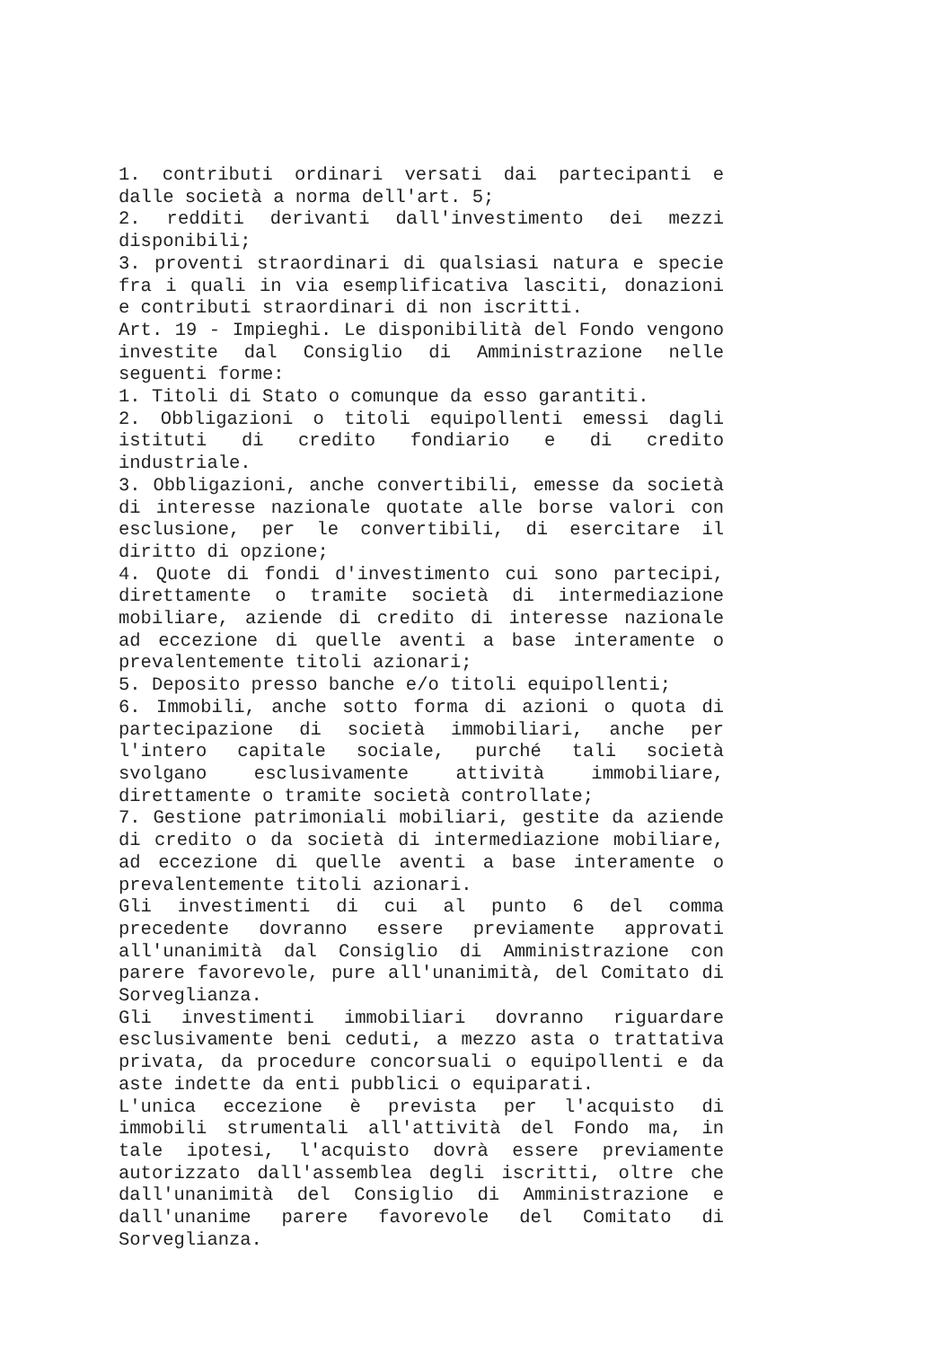1. contributi ordinari versati dai partecipanti e dalle società a norma dell'art. 5;
2. redditi derivanti dall'investimento dei mezzi disponibili;
3. proventi straordinari di qualsiasi natura e specie fra i quali in via esemplificativa lasciti, donazioni e contributi straordinari di non iscritti.
Art. 19 - Impieghi. Le disponibilità del Fondo vengono investite dal Consiglio di Amministrazione nelle seguenti forme:
1. Titoli di Stato o comunque da esso garantiti.
2. Obbligazioni o titoli equipollenti emessi dagli istituti di credito fondiario e di credito industriale.
3. Obbligazioni, anche convertibili, emesse da società di interesse nazionale quotate alle borse valori con esclusione, per le convertibili, di esercitare il diritto di opzione;
4. Quote di fondi d'investimento cui sono partecipi, direttamente o tramite società di intermediazione mobiliare, aziende di credito di interesse nazionale ad eccezione di quelle aventi a base interamente o prevalentemente titoli azionari;
5. Deposito presso banche e/o titoli equipollenti;
6. Immobili, anche sotto forma di azioni o quota di partecipazione di società immobiliari, anche per l'intero capitale sociale, purché tali società svolgano esclusivamente attività immobiliare, direttamente o tramite società controllate;
7. Gestione patrimoniali mobiliari, gestite da aziende di credito o da società di intermediazione mobiliare, ad eccezione di quelle aventi a base interamente o prevalentemente titoli azionari.
Gli investimenti di cui al punto 6 del comma precedente dovranno essere previamente approvati all'unanimità dal Consiglio di Amministrazione con parere favorevole, pure all'unanimità, del Comitato di Sorveglianza.
Gli investimenti immobiliari dovranno riguardare esclusivamente beni ceduti, a mezzo asta o trattativa privata, da procedure concorsuali o equipollenti e da aste indette da enti pubblici o equiparati.
L'unica eccezione è prevista per l'acquisto di immobili strumentali all'attività del Fondo ma, in tale ipotesi, l'acquisto dovrà essere previamente autorizzato dall'assemblea degli iscritti, oltre che dall'unanimità del Consiglio di Amministrazione e dall'unanime parere favorevole del Comitato di Sorveglianza.